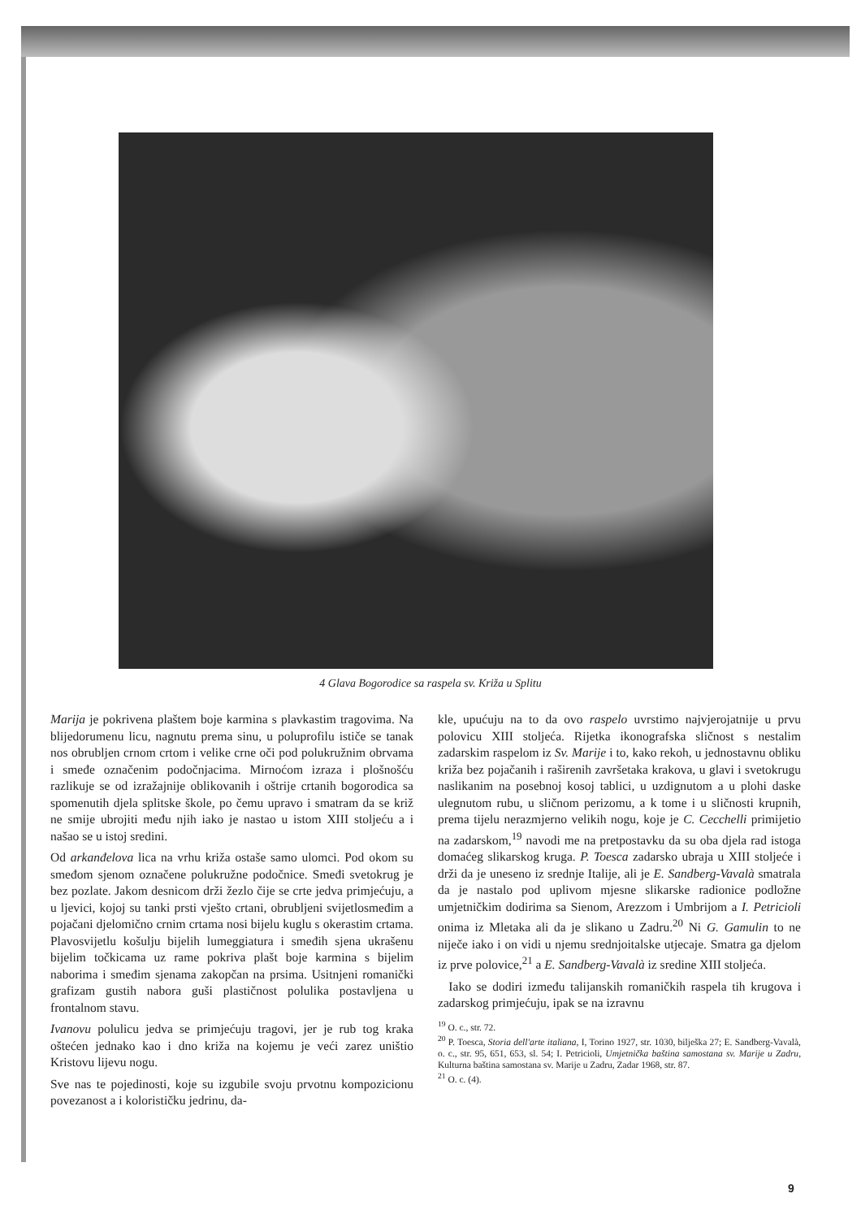4 Glava Bogorodice sa raspela sv. Križa u Splitu
Marija je pokrivena plaštem boje karmina s plavkastim tragovima. Na blijedorumenu licu, nagnutu prema sinu, u poluprofilu ističe se tanak nos obrubljen crnom crtom i velike crne oči pod polukružnim obrvama i smeđe označenim podočnjacima. Mirnoćom izraza i plošnošću razlikuje se od izražajnije oblikovanih i oštrije crtanih bogorodica sa spomenutih djela splitske škole, po čemu upravo i smatram da se križ ne smije ubrojiti među njih iako je nastao u istom XIII stoljeću a i našao se u istoj sredini.
Od arkanđelova lica na vrhu križa ostaše samo ulomci. Pod okom su smeđom sjenom označene polukružne podočnice. Smeđi svetokrug je bez pozlate. Jakom desnicom drži žezlo čije se crte jedva primjećuju, a u ljevici, kojoj su tanki prsti vješto crtani, obrubljeni svijetlosmeđim a pojačani djelomično crnim crtama nosi bijelu kuglu s okerastim crtama. Plavosvijetlu košulju bijelih lumeggiatura i smeđih sjena ukrašenu bijelim točkicama uz rame pokriva plašt boje karmina s bijelim naborima i smeđim sjenama zakopčan na prsima. Usitnjeni romanički grafizam gustih nabora guši plastičnost polulika postavljena u frontalnom stavu.
Ivanovu polulicu jedva se primjećuju tragovi, jer je rub tog kraka oštećen jednako kao i dno križa na kojemu je veći zarez uništio Kristovu lijevu nogu.
Sve nas te pojedinosti, koje su izgubile svoju prvotnu kompozicionu povezanost a i kolorističku jedrinu, da-
kle, upućuju na to da ovo raspelo uvrstimo najvjerojatnije u prvu polovicu XIII stoljeća. Rijetka ikonografska sličnost s nestalim zadarskim raspelom iz Sv. Marije i to, kako rekoh, u jednostavnu obliku križa bez pojačanih i raširenih završetaka krakova, u glavi i svetokrugu naslikanim na posebnoj kosoj tablici, u uzdignutom a u plohi daske ulegnutom rubu, u sličnom perizomu, a k tome i u sličnosti krupnih, prema tijelu nerazmjerno velikih nogu, koje je C. Cecchelli primijetio na zadarskom,<sup>19</sup> navodi me na pretpostavku da su oba djela rad istoga domaćeg slikarskog kruga. P. Toesca zadarsko ubraja u XIII stoljeće i drži da je uneseno iz srednje Italije, ali je E. Sandberg-Vavalà smatrala da je nastalo pod uplivom mjesne slikarske radionice podložne umjetničkim dodirima sa Sienom, Arezzom i Umbrijom a I. Petricioli onima iz Mletaka ali da je slikano u Zadru.<sup>20</sup> Ni G. Gamulin to ne niječe iako i on vidi u njemu srednjoitalske utjecaje. Smatra ga djelom iz prve polovice,<sup>21</sup> a E. Sandberg-Vavalà iz sredine XIII stoljeća.
Iako se dodiri između talijanskih romaničkih raspela tih krugova i zadarskog primjećuju, ipak se na izravnu
<sup>19</sup> O. c., str. 72.
<sup>20</sup> P. Toesca, Storia dell'arte italiana, I, Torino 1927, str. 1030, bilješka 27; E. Sandberg-Vavalà, o. c., str. 95, 651, 653, sl. 54; I. Petricioli, Umjetnička baština samostana sv. Marije u Zadru, Kulturna baština samostana sv. Marije u Zadru, Zadar 1968, str. 87.
<sup>21</sup> O. c. (4).
9